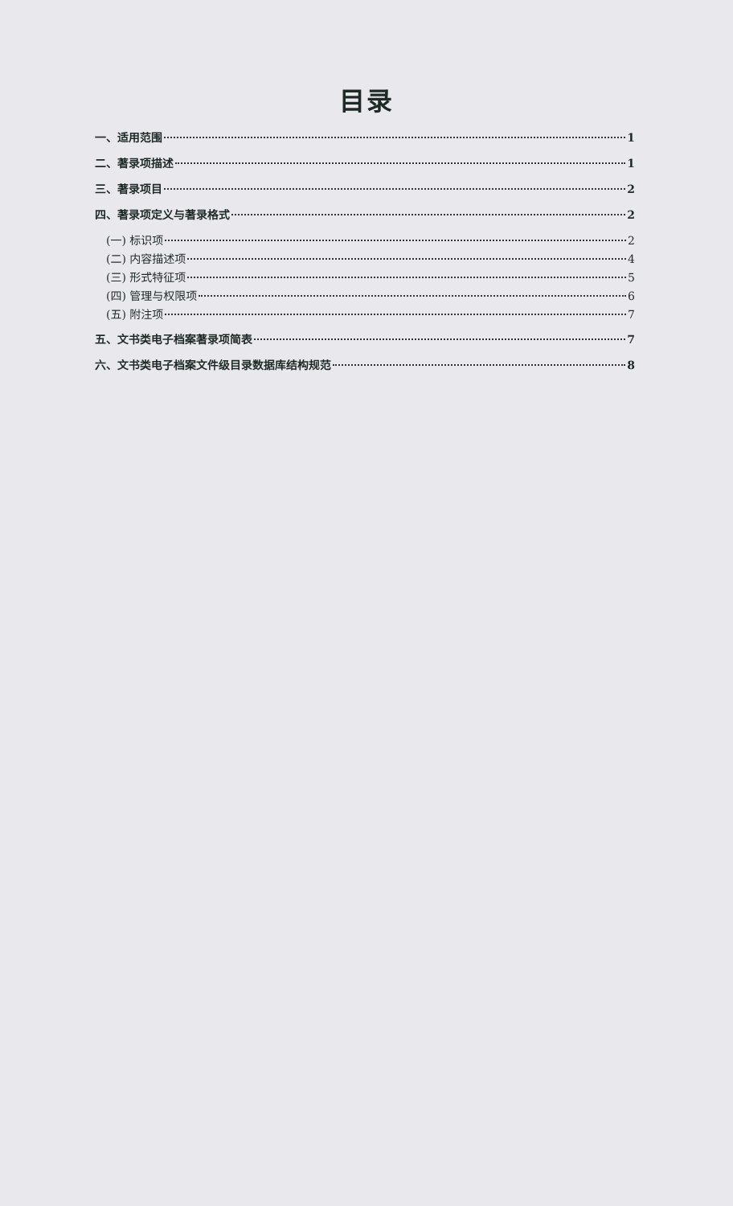目录
一、适用范围 1
二、著录项描述 1
三、著录项目 2
四、著录项定义与著录格式 2
(一) 标识项 2
(二) 内容描述项 4
(三) 形式特征项 5
(四) 管理与权限项 6
(五) 附注项 7
五、文书类电子档案著录项简表 7
六、文书类电子档案文件级目录数据库结构规范 8